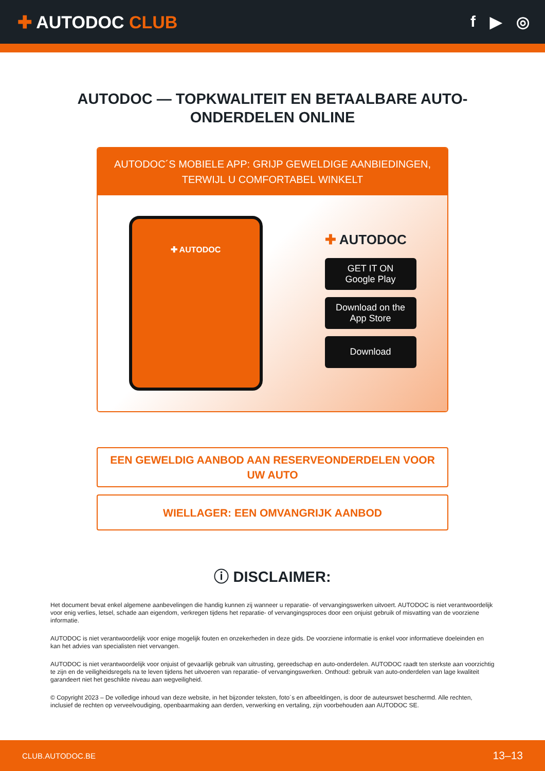✚ AUTODOC CLUB f ▶ ◎
AUTODOC — TOPKWALITEIT EN BETAALBARE AUTO-ONDERDELEN ONLINE
AUTODOC´S MOBIELE APP: GRIJP GEWELDIGE AANBIEDINGEN, TERWIJL U COMFORTABEL WINKELT
✚ AUTODOC
✚ AUTODOC
GET IT ON
Google Play
Download on the
App Store
Download
EEN GEWELDIG AANBOD AAN RESERVEONDERDELEN VOOR UW AUTO
WIELLAGER: EEN OMVANGRIJK AANBOD
ⓘ DISCLAIMER:
Het document bevat enkel algemene aanbevelingen die handig kunnen zij wanneer u reparatie- of vervangingswerken uitvoert. AUTODOC is niet verantwoordelijk voor enig verlies, letsel, schade aan eigendom, verkregen tijdens het reparatie- of vervangingsproces door een onjuist gebruik of misvatting van de voorziene informatie.
AUTODOC is niet verantwoordelijk voor enige mogelijk fouten en onzekerheden in deze gids. De voorziene informatie is enkel voor informatieve doeleinden en kan het advies van specialisten niet vervangen.
AUTODOC is niet verantwoordelijk voor onjuist of gevaarlijk gebruik van uitrusting, gereedschap en auto-onderdelen. AUTODOC raadt ten sterkste aan voorzichtig te zijn en de veiligheidsregels na te leven tijdens het uitvoeren van reparatie- of vervangingswerken. Onthoud: gebruik van auto-onderdelen van lage kwaliteit garandeert niet het geschikte niveau aan wegveiligheid.
© Copyright 2023 – De volledige inhoud van deze website, in het bijzonder teksten, foto´s en afbeeldingen, is door de auteurswet beschermd. Alle rechten, inclusief de rechten op verveelvoudiging, openbaarmaking aan derden, verwerking en vertaling, zijn voorbehouden aan AUTODOC SE.
CLUB.AUTODOC.BE 13–13